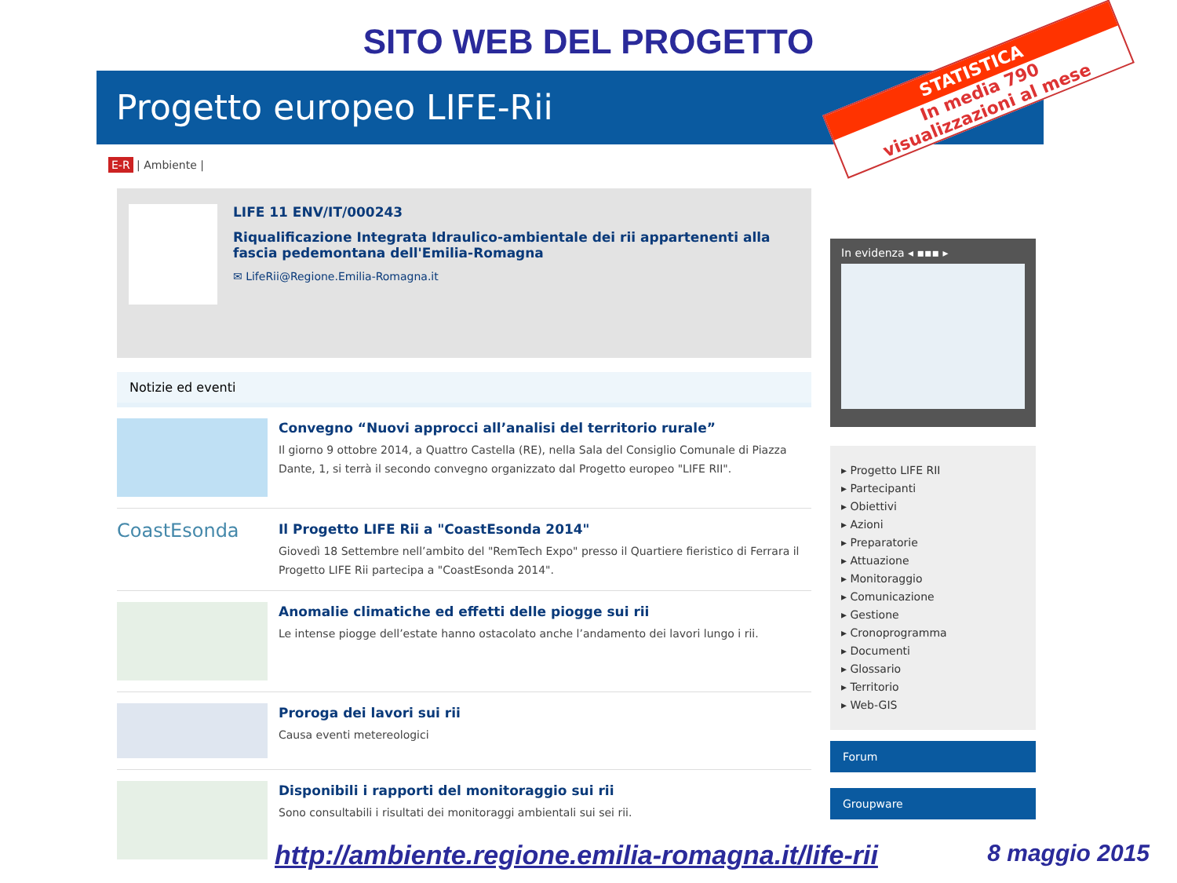SITO WEB DEL PROGETTO
Progetto europeo LIFE-Rii
E-R | Ambiente |
LIFE 11 ENV/IT/000243
Riqualificazione Integrata Idraulico-ambientale dei rii appartenenti alla fascia pedemontana dell'Emilia-Romagna
✉ LifeRii@Regione.Emilia-Romagna.it
Notizie ed eventi
Convegno “Nuovi approcci all’analisi del territorio rurale”
Il giorno 9 ottobre 2014, a Quattro Castella (RE), nella Sala del Consiglio Comunale di Piazza Dante, 1, si terrà il secondo convegno organizzato dal Progetto europeo "LIFE RII".
CoastEsonda
Il Progetto LIFE Rii a "CoastEsonda 2014"
Giovedì 18 Settembre nell’ambito del "RemTech Expo" presso il Quartiere fieristico di Ferrara il Progetto LIFE Rii partecipa a "CoastEsonda 2014".
Anomalie climatiche ed effetti delle piogge sui rii
Le intense piogge dell’estate hanno ostacolato anche l’andamento dei lavori lungo i rii.
Proroga dei lavori sui rii
Causa eventi metereologici
Disponibili i rapporti del monitoraggio sui rii
Sono consultabili i risultati dei monitoraggi ambientali sui sei rii.
In evidenza ◂ ▪▪▪ ▸
▸ Progetto LIFE RII
▸ Partecipanti
▸ Obiettivi
▸ Azioni
▸ Preparatorie
▸ Attuazione
▸ Monitoraggio
▸ Comunicazione
▸ Gestione
▸ Cronoprogramma
▸ Documenti
▸ Glossario
▸ Territorio
▸ Web-GIS
Forum
Groupware
STATISTICA
In media 790
visualizzazioni al mese
http://ambiente.regione.emilia-romagna.it/life-rii 8 maggio 2015